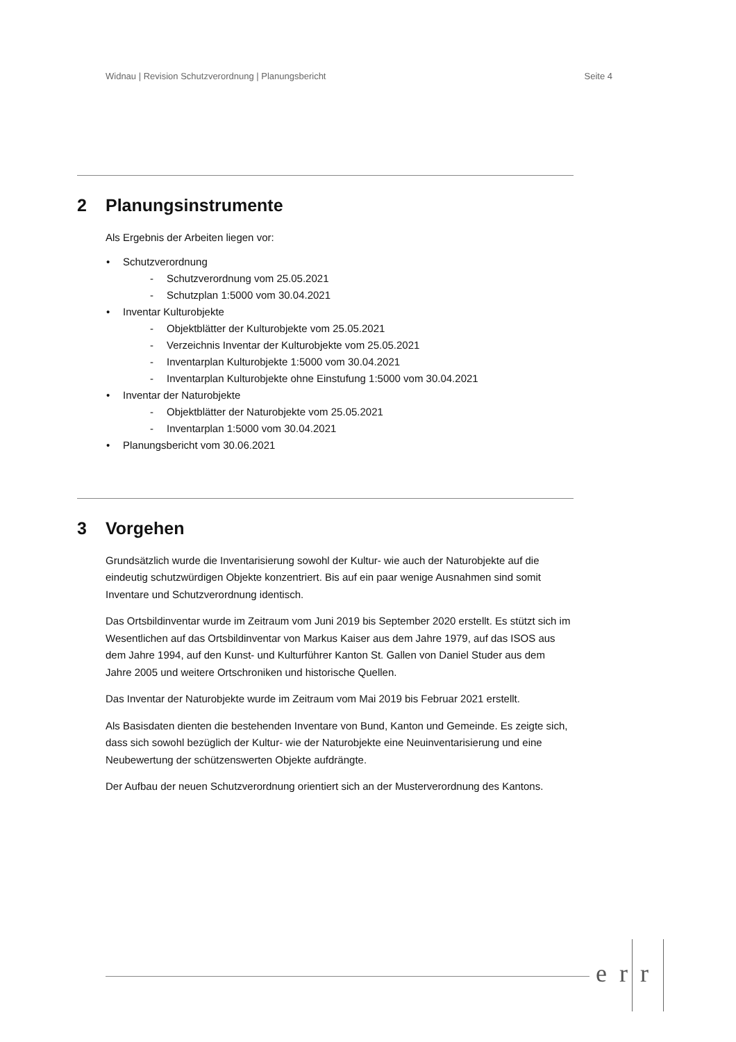Widnau | Revision Schutzverordnung | Planungsbericht Seite 4
2 Planungsinstrumente
Als Ergebnis der Arbeiten liegen vor:
•Schutzverordnung
-Schutzverordnung vom 25.05.2021
-Schutzplan 1:5000 vom 30.04.2021
•Inventar Kulturobjekte
-Objektblätter der Kulturobjekte vom 25.05.2021
-Verzeichnis Inventar der Kulturobjekte vom 25.05.2021
-Inventarplan Kulturobjekte 1:5000 vom 30.04.2021
-Inventarplan Kulturobjekte ohne Einstufung 1:5000 vom 30.04.2021
•Inventar der Naturobjekte
-Objektblätter der Naturobjekte vom 25.05.2021
-Inventarplan 1:5000 vom 30.04.2021
•Planungsbericht vom 30.06.2021
3 Vorgehen
Grundsätzlich wurde die Inventarisierung sowohl der Kultur- wie auch der Naturobjekte auf die eindeutig schutzwürdigen Objekte konzentriert. Bis auf ein paar wenige Ausnahmen sind somit Inventare und Schutzverordnung identisch.
Das Ortsbildinventar wurde im Zeitraum vom Juni 2019 bis September 2020 erstellt. Es stützt sich im Wesentlichen auf das Ortsbildinventar von Markus Kaiser aus dem Jahre 1979, auf das ISOS aus dem Jahre 1994, auf den Kunst- und Kulturführer Kanton St. Gallen von Daniel Studer aus dem Jahre 2005 und weitere Ortschroniken und historische Quellen.
Das Inventar der Naturobjekte wurde im Zeitraum vom Mai 2019 bis Februar 2021 erstellt.
Als Basisdaten dienten die bestehenden Inventare von Bund, Kanton und Gemeinde. Es zeigte sich, dass sich sowohl bezüglich der Kultur- wie der Naturobjekte eine Neuinventarisierung und eine Neubewertung der schützenswerten Objekte aufdrängte.
Der Aufbau der neuen Schutzverordnung orientiert sich an der Musterverordnung des Kantons.
err